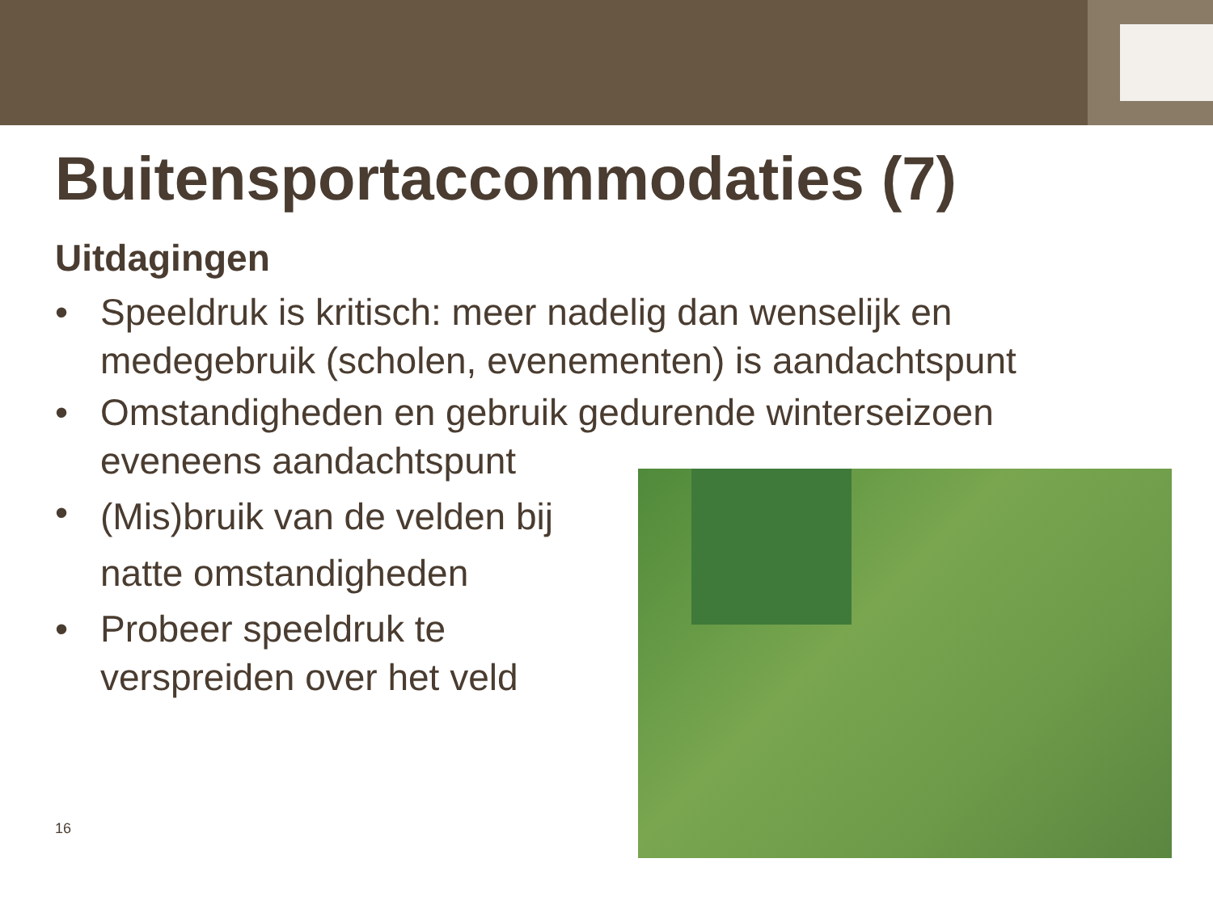Buitensportaccommodaties (7)
Uitdagingen
• Speeldruk is kritisch: meer nadelig dan wenselijk en medegebruik (scholen, evenementen) is aandachtspunt
• Omstandigheden en gebruik gedurende winterseizoen eveneens aandachtspunt
• (Mis)bruik van de velden bij natte omstandigheden
• Probeer speeldruk te verspreiden over het veld
16